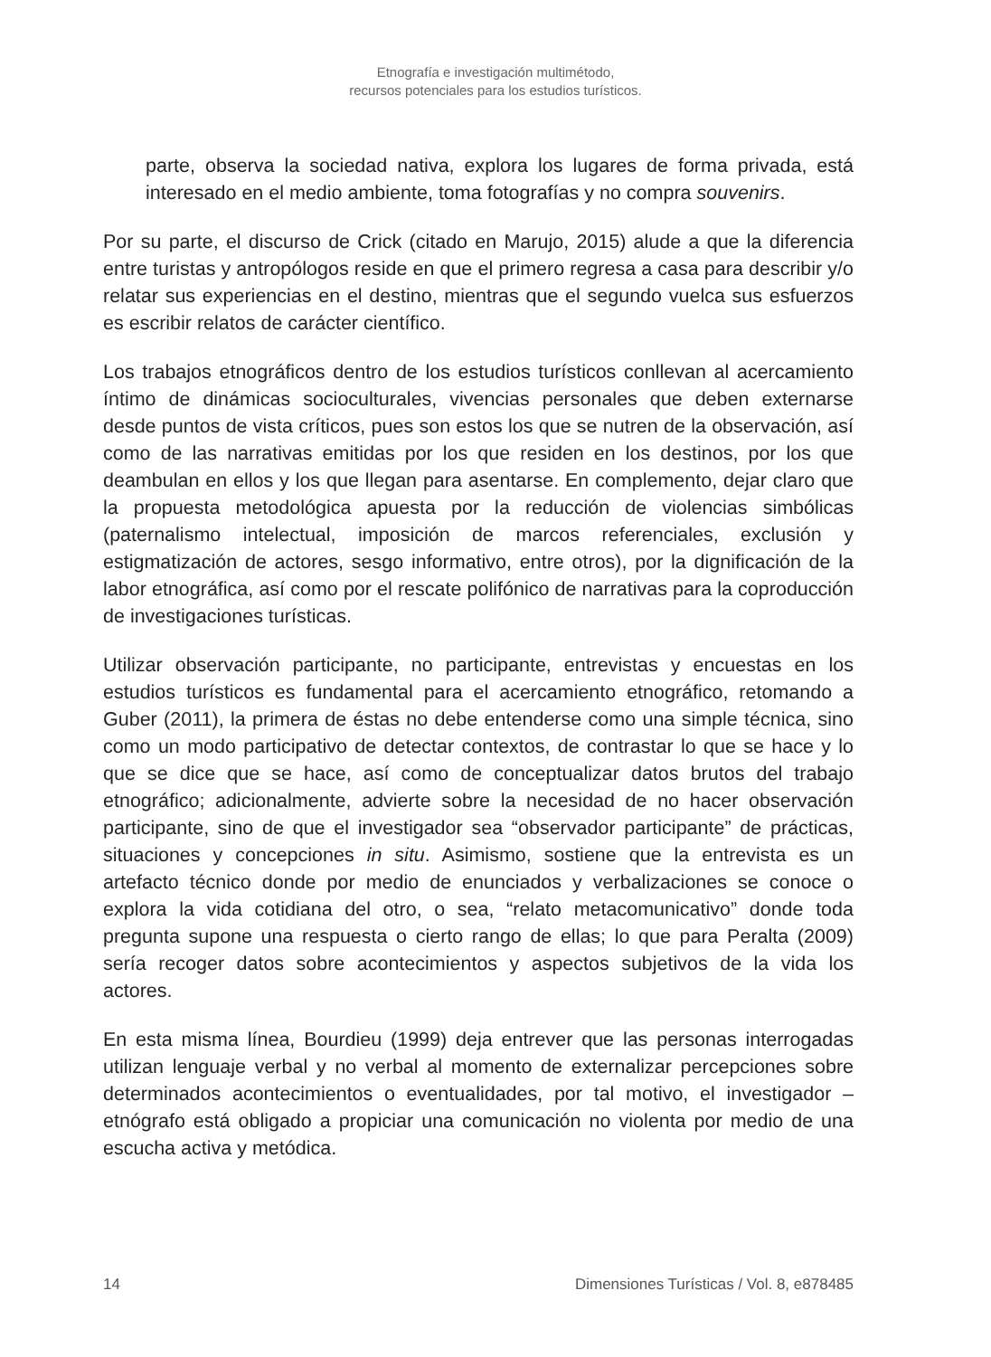Etnografía e investigación multimétodo,
recursos potenciales para los estudios turísticos.
parte, observa la sociedad nativa, explora los lugares de forma privada, está interesado en el medio ambiente, toma fotografías y no compra souvenirs.
Por su parte, el discurso de Crick (citado en Marujo, 2015) alude a que la diferencia entre turistas y antropólogos reside en que el primero regresa a casa para describir y/o relatar sus experiencias en el destino, mientras que el segundo vuelca sus esfuerzos es escribir relatos de carácter científico.
Los trabajos etnográficos dentro de los estudios turísticos conllevan al acercamiento íntimo de dinámicas socioculturales, vivencias personales que deben externarse desde puntos de vista críticos, pues son estos los que se nutren de la observación, así como de las narrativas emitidas por los que residen en los destinos, por los que deambulan en ellos y los que llegan para asentarse. En complemento, dejar claro que la propuesta metodológica apuesta por la reducción de violencias simbólicas (paternalismo intelectual, imposición de marcos referenciales, exclusión y estigmatización de actores, sesgo informativo, entre otros), por la dignificación de la labor etnográfica, así como por el rescate polifónico de narrativas para la coproducción de investigaciones turísticas.
Utilizar observación participante, no participante, entrevistas y encuestas en los estudios turísticos es fundamental para el acercamiento etnográfico, retomando a Guber (2011), la primera de éstas no debe entenderse como una simple técnica, sino como un modo participativo de detectar contextos, de contrastar lo que se hace y lo que se dice que se hace, así como de conceptualizar datos brutos del trabajo etnográfico; adicionalmente, advierte sobre la necesidad de no hacer observación participante, sino de que el investigador sea “observador participante” de prácticas, situaciones y concepciones in situ. Asimismo, sostiene que la entrevista es un artefacto técnico donde por medio de enunciados y verbalizaciones se conoce o explora la vida cotidiana del otro, o sea, “relato metacomunicativo” donde toda pregunta supone una respuesta o cierto rango de ellas; lo que para Peralta (2009) sería recoger datos sobre acontecimientos y aspectos subjetivos de la vida los actores.
En esta misma línea, Bourdieu (1999) deja entrever que las personas interrogadas utilizan lenguaje verbal y no verbal al momento de externalizar percepciones sobre determinados acontecimientos o eventualidades, por tal motivo, el investigador – etnógrafo está obligado a propiciar una comunicación no violenta por medio de una escucha activa y metódica.
14 Dimensiones Turísticas / Vol. 8, e878485